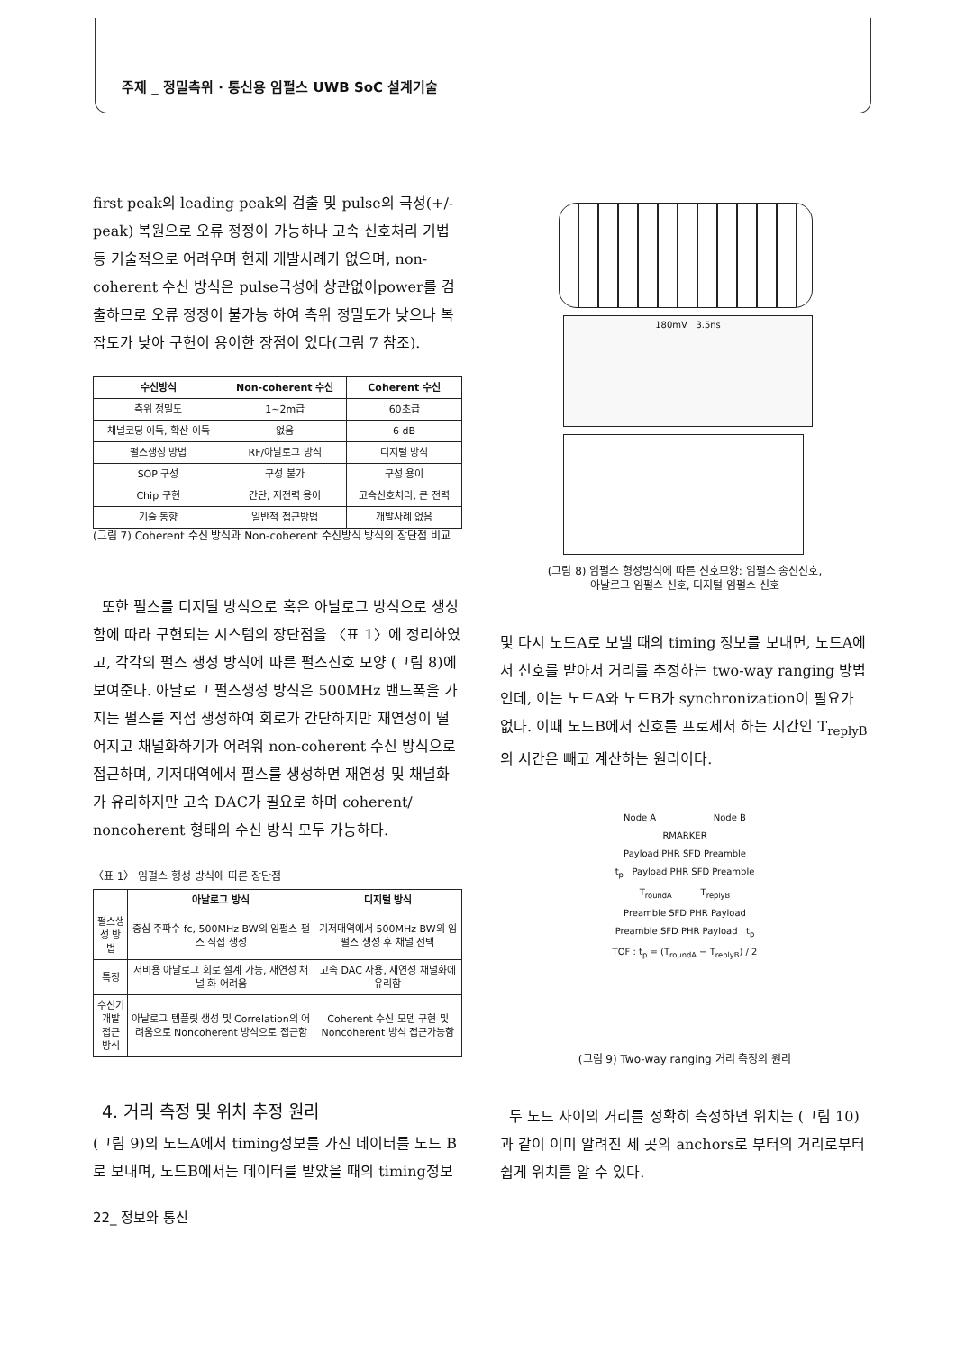주제 _ 정밀측위 · 통신용 임펄스 UWB SoC 설계기술
first peak의 leading peak의 검출 및 pulse의 극성(+/- peak) 복원으로 오류 정정이 가능하나 고속 신호처리 기법 등 기술적으로 어려우며 현재 개발사례가 없으며, non-coherent 수신 방식은 pulse극성에 상관없이power를 검출하므로 오류 정정이 불가능 하여 측위 정밀도가 낮으나 복잡도가 낮아 구현이 용이한 장점이 있다(그림 7 참조).
| 수신방식 | Non-coherent 수신 | Coherent 수신 |
| --- | --- | --- |
| 측위 정밀도 | 1~2m급 | 60초급 |
| 채널코딩 이득, 확산 이득 | 없음 | 6 dB |
| 펄스생성 방법 | RF/아날로그 방식 | 디지털 방식 |
| SOP 구성 | 구성 불가 | 구성 용이 |
| Chip 구현 | 간단, 저전력 용이 | 고속신호처리, 큰 전력 |
| 기술 동향 | 일반적 접근방법 | 개발사례 없음 |
(그림 7) Coherent 수신 방식과 Non-coherent 수신방식 방식의 장단점 비교
또한 펄스를 디지털 방식으로 혹은 아날로그 방식으로 생성함에 따라 구현되는 시스템의 장단점을 〈표 1〉에 정리하였고, 각각의 펄스 생성 방식에 따른 펄스신호 모양 (그림 8)에 보여준다. 아날로그 펄스생성 방식은 500MHz 밴드폭을 가지는 펄스를 직접 생성하여 회로가 간단하지만 재연성이 떨어지고 채널화하기가 어려워 non-coherent 수신 방식으로 접근하며, 기저대역에서 펄스를 생성하면 재연성 및 채널화가 유리하지만 고속 DAC가 필요로 하며 coherent/ noncoherent 형태의 수신 방식 모두 가능하다.
〈표 1〉 임펄스 형성 방식에 따른 장단점
| | 아날로그 방식 | 디지털 방식 |
| --- | --- | --- |
| 펄스생성 방법 | 중심 주파수 fc, 500MHz BW의 임펄스 펄스 직접 생성 | 기저대역에서 500MHz BW의 임펄스 생성 후 채널 선택 |
| 특징 | 저비용 아날로그 회로 설계 가능, 재연성 채널 화 어려움 | 고속 DAC 사용, 재연성 채널화에 유리함 |
| 수신기 개발 접근 방식 | 아날로그 템플릿 생성 및 Correlation의 어려움으로 Noncoherent 방식으로 접근함 | Coherent 수신 모뎀 구현 및 Noncoherent 방식 접근가능함 |
4. 거리 측정 및 위치 추정 원리
(그림 9)의 노드A에서 timing정보를 가진 데이터를 노드 B로 보내며, 노드B에서는 데이터를 받았을 때의 timing정보
180mV 3.5ns
(그림 8) 임펄스 형성방식에 따른 신호모양: 임펄스 송신신호,
아날로그 임펄스 신호, 디지털 임펄스 신호
및 다시 노드A로 보낼 때의 timing 정보를 보내면, 노드A에서 신호를 받아서 거리를 추정하는 two-way ranging 방법인데, 이는 노드A와 노드B가 synchronization이 필요가 없다. 이때 노드B에서 신호를 프로세서 하는 시간인 T<sub>replyB</sub>의 시간은 빼고 계산하는 원리이다.
Node A Node B
RMARKER
Payload PHR SFD Preamble
t<sub>p</sub> Payload PHR SFD Preamble
T<sub>roundA</sub> T<sub>replyB</sub>
Preamble SFD PHR Payload
Preamble SFD PHR Payload t<sub>p</sub>
TOF : t<sub>p</sub> = (T<sub>roundA</sub> − T<sub>replyB</sub>) / 2
(그림 9) Two-way ranging 거리 측정의 원리
두 노드 사이의 거리를 정확히 측정하면 위치는 (그림 10)과 같이 이미 알려진 세 곳의 anchors로 부터의 거리로부터 쉽게 위치를 알 수 있다.
22_ 정보와 통신